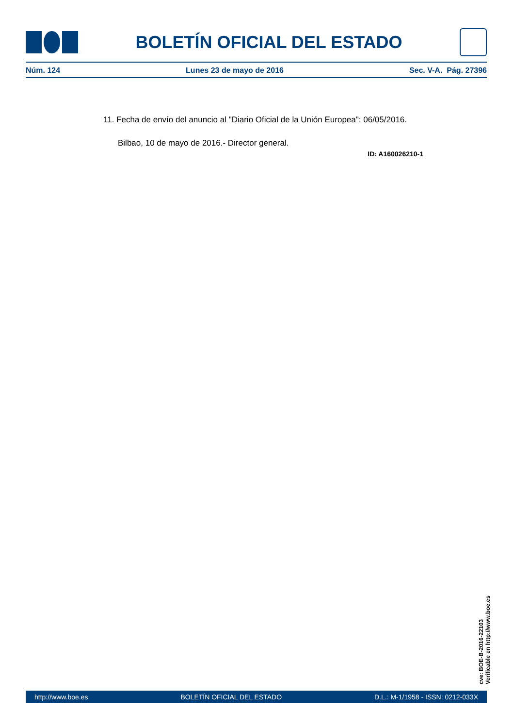BOLETÍN OFICIAL DEL ESTADO
Núm. 124 Lunes 23 de mayo de 2016 Sec. V-A. Pág. 27396
11. Fecha de envío del anuncio al "Diario Oficial de la Unión Europea": 06/05/2016.
Bilbao, 10 de mayo de 2016.- Director general.
ID: A160026210-1
cve: BOE-B-2016-22103
Verificable en http://www.boe.es
http://www.boe.es BOLETÍN OFICIAL DEL ESTADO D.L.: M-1/1958 - ISSN: 0212-033X